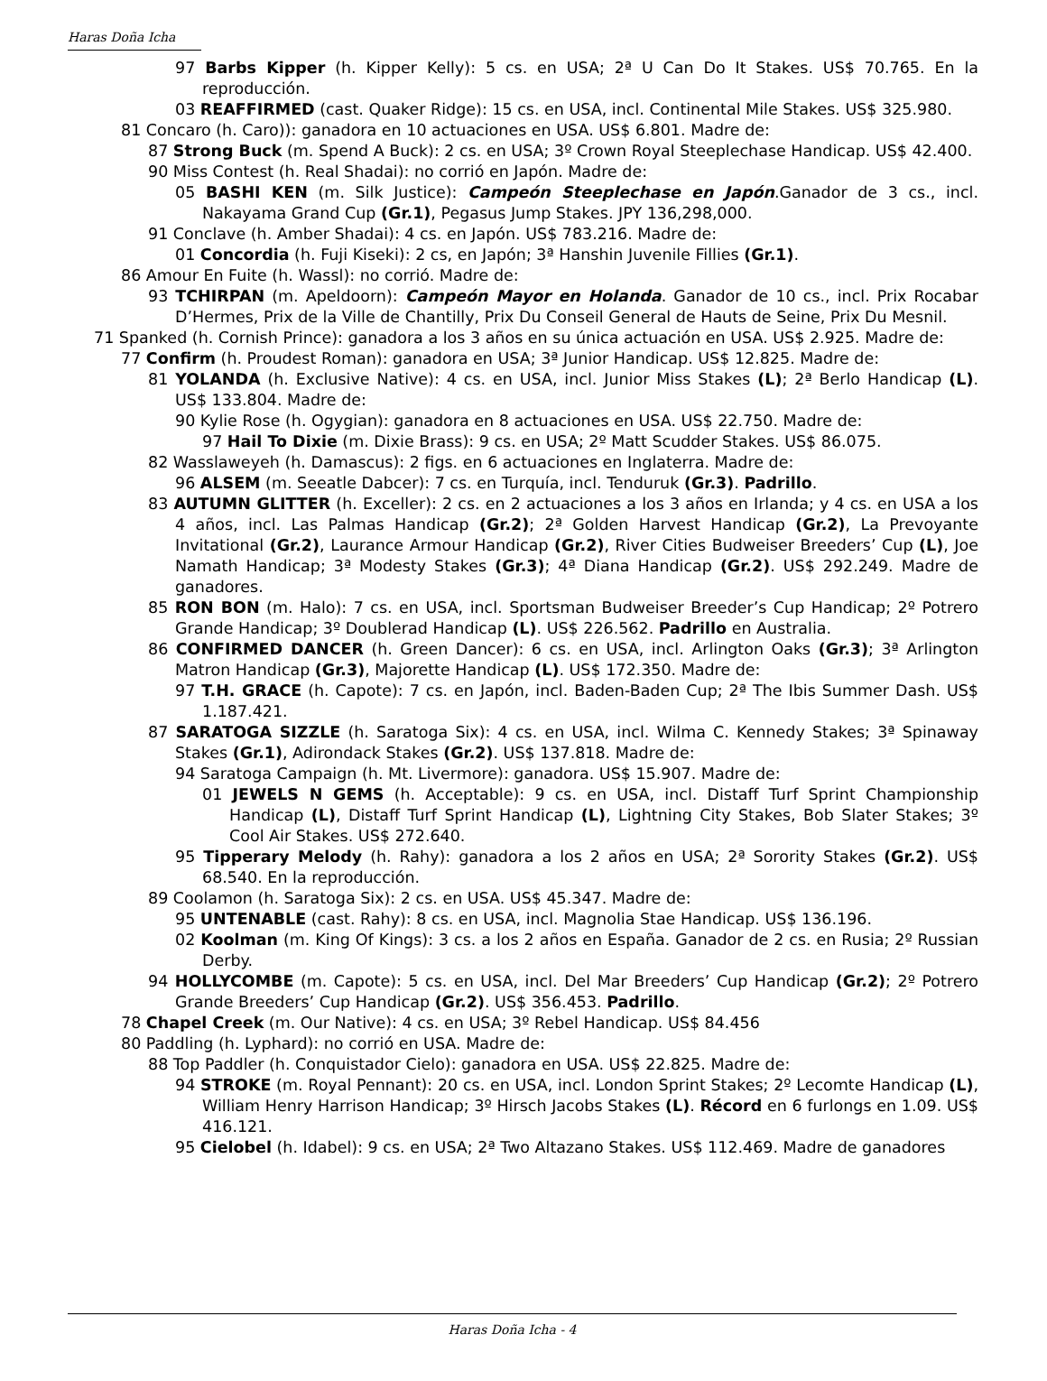Haras Doña Icha
97 Barbs Kipper (h. Kipper Kelly): 5 cs. en USA; 2ª U Can Do It Stakes. US$ 70.765. En la reproducción.
03 REAFFIRMED (cast. Quaker Ridge): 15 cs. en USA, incl. Continental Mile Stakes. US$ 325.980.
81 Concaro (h. Caro)): ganadora en 10 actuaciones en USA. US$ 6.801. Madre de:
87 Strong Buck (m. Spend A Buck): 2 cs. en USA; 3º Crown Royal Steeplechase Handicap. US$ 42.400.
90 Miss Contest (h. Real Shadai): no corrió en Japón. Madre de:
05 BASHI KEN (m. Silk Justice): Campeón Steeplechase en Japón.Ganador de 3 cs., incl. Nakayama Grand Cup (Gr.1), Pegasus Jump Stakes. JPY 136,298,000.
91 Conclave (h. Amber Shadai): 4 cs. en Japón. US$ 783.216. Madre de:
01 Concordia (h. Fuji Kiseki): 2 cs, en Japón; 3ª Hanshin Juvenile Fillies (Gr.1).
86 Amour En Fuite (h. Wassl): no corrió. Madre de:
93 TCHIRPAN (m. Apeldoorn): Campeón Mayor en Holanda. Ganador de 10 cs., incl. Prix Rocabar D’Hermes, Prix de la Ville de Chantilly, Prix Du Conseil General de Hauts de Seine, Prix Du Mesnil.
71 Spanked (h. Cornish Prince): ganadora a los 3 años en su única actuación en USA. US$ 2.925. Madre de:
77 Confirm (h. Proudest Roman): ganadora en USA; 3ª Junior Handicap. US$ 12.825. Madre de:
81 YOLANDA (h. Exclusive Native): 4 cs. en USA, incl. Junior Miss Stakes (L); 2ª Berlo Handicap (L). US$ 133.804. Madre de:
90 Kylie Rose (h. Ogygian): ganadora en 8 actuaciones en USA. US$ 22.750. Madre de:
97 Hail To Dixie (m. Dixie Brass): 9 cs. en USA; 2º Matt Scudder Stakes. US$ 86.075.
82 Wasslaweyeh (h. Damascus): 2 figs. en 6 actuaciones en Inglaterra. Madre de:
96 ALSEM (m. Seeatle Dabcer): 7 cs. en Turquía, incl. Tenduruk (Gr.3). Padrillo.
83 AUTUMN GLITTER (h. Exceller): 2 cs. en 2 actuaciones a los 3 años en Irlanda; y 4 cs. en USA a los 4 años, incl. Las Palmas Handicap (Gr.2); 2ª Golden Harvest Handicap (Gr.2), La Prevoyante Invitational (Gr.2), Laurance Armour Handicap (Gr.2), River Cities Budweiser Breeders’ Cup (L), Joe Namath Handicap; 3ª Modesty Stakes (Gr.3); 4ª Diana Handicap (Gr.2). US$ 292.249. Madre de ganadores.
85 RON BON (m. Halo): 7 cs. en USA, incl. Sportsman Budweiser Breeder’s Cup Handicap; 2º Potrero Grande Handicap; 3º Doublerad Handicap (L). US$ 226.562. Padrillo en Australia.
86 CONFIRMED DANCER (h. Green Dancer): 6 cs. en USA, incl. Arlington Oaks (Gr.3); 3ª Arlington Matron Handicap (Gr.3), Majorette Handicap (L). US$ 172.350. Madre de:
97 T.H. GRACE (h. Capote): 7 cs. en Japón, incl. Baden-Baden Cup; 2ª The Ibis Summer Dash. US$ 1.187.421.
87 SARATOGA SIZZLE (h. Saratoga Six): 4 cs. en USA, incl. Wilma C. Kennedy Stakes; 3ª Spinaway Stakes (Gr.1), Adirondack Stakes (Gr.2). US$ 137.818. Madre de:
94 Saratoga Campaign (h. Mt. Livermore): ganadora. US$ 15.907. Madre de:
01 JEWELS N GEMS (h. Acceptable): 9 cs. en USA, incl. Distaff Turf Sprint Championship Handicap (L), Distaff Turf Sprint Handicap (L), Lightning City Stakes, Bob Slater Stakes; 3º Cool Air Stakes. US$ 272.640.
95 Tipperary Melody (h. Rahy): ganadora a los 2 años en USA; 2ª Sorority Stakes (Gr.2). US$ 68.540. En la reproducción.
89 Coolamon (h. Saratoga Six): 2 cs. en USA. US$ 45.347. Madre de:
95 UNTENABLE (cast. Rahy): 8 cs. en USA, incl. Magnolia Stae Handicap. US$ 136.196.
02 Koolman (m. King Of Kings): 3 cs. a los 2 años en España. Ganador de 2 cs. en Rusia; 2º Russian Derby.
94 HOLLYCOMBE (m. Capote): 5 cs. en USA, incl. Del Mar Breeders’ Cup Handicap (Gr.2); 2º Potrero Grande Breeders’ Cup Handicap (Gr.2). US$ 356.453. Padrillo.
78 Chapel Creek (m. Our Native): 4 cs. en USA; 3º Rebel Handicap. US$ 84.456
80 Paddling (h. Lyphard): no corrió en USA. Madre de:
88 Top Paddler (h. Conquistador Cielo): ganadora en USA. US$ 22.825. Madre de:
94 STROKE (m. Royal Pennant): 20 cs. en USA, incl. London Sprint Stakes; 2º Lecomte Handicap (L), William Henry Harrison Handicap; 3º Hirsch Jacobs Stakes (L). Récord en 6 furlongs en 1.09. US$ 416.121.
95 Cielobel (h. Idabel): 9 cs. en USA; 2ª Two Altazano Stakes. US$ 112.469. Madre de ganadores
Haras Doña Icha - 4